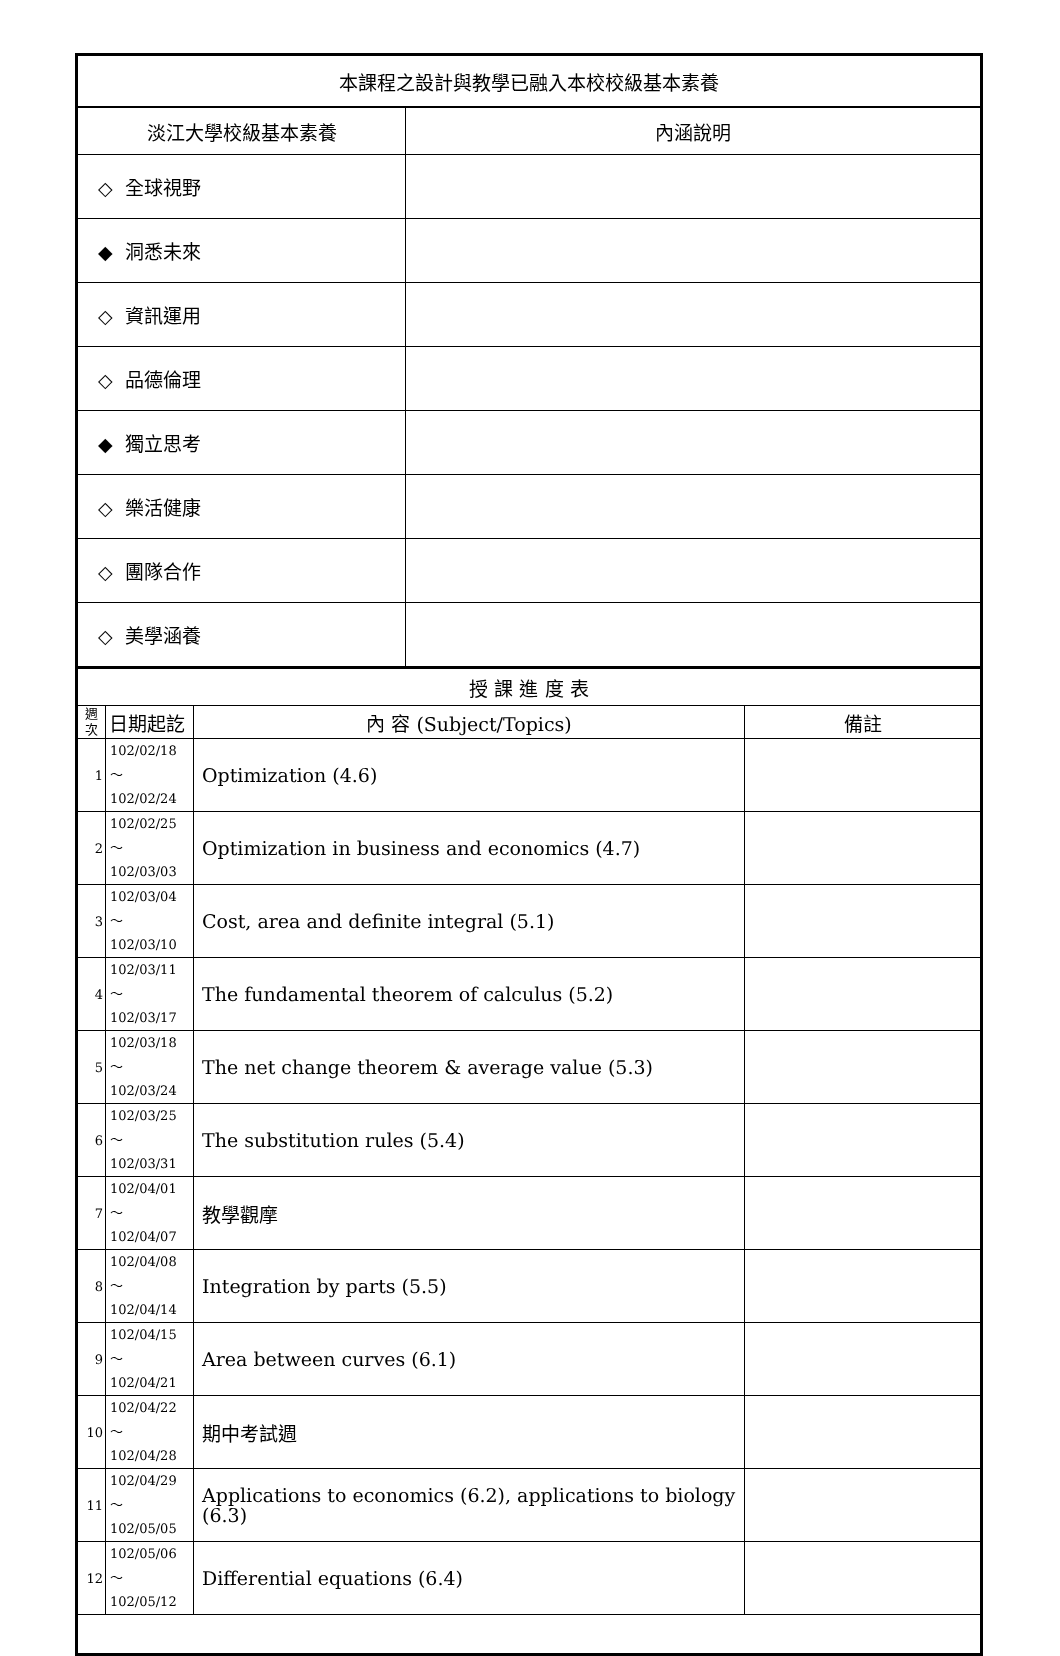| 本課程之設計與教學已融入本校校級基本素養 | |
| 淡江大學校級基本素養 | 內涵說明 |
| ◇ 全球視野 | |
| ◆ 洞悉未來 | |
| ◇ 資訊運用 | |
| ◇ 品德倫理 | |
| ◆ 獨立思考 | |
| ◇ 樂活健康 | |
| ◇ 團隊合作 | |
| ◇ 美學涵養 | |
| 授 課 進 度 表 | | | |
| 週 次 | 日期起訖 | 內 容 (Subject/Topics) | 備註 |
| 1 | 102/02/18～ 102/02/24 | Optimization (4.6) | |
| 2 | 102/02/25～ 102/03/03 | Optimization in business and economics (4.7) | |
| 3 | 102/03/04～ 102/03/10 | Cost, area and definite integral (5.1) | |
| 4 | 102/03/11～ 102/03/17 | The fundamental theorem of calculus (5.2) | |
| 5 | 102/03/18～ 102/03/24 | The net change theorem & average value (5.3) | |
| 6 | 102/03/25～ 102/03/31 | The substitution rules (5.4) | |
| 7 | 102/04/01～ 102/04/07 | 教學觀摩 | |
| 8 | 102/04/08～ 102/04/14 | Integration by parts (5.5) | |
| 9 | 102/04/15～ 102/04/21 | Area between curves (6.1) | |
| 10 | 102/04/22～ 102/04/28 | 期中考試週 | |
| 11 | 102/04/29～ 102/05/05 | Applications to economics (6.2), applications to biology (6.3) | |
| 12 | 102/05/06～ 102/05/12 | Differential equations (6.4) | |